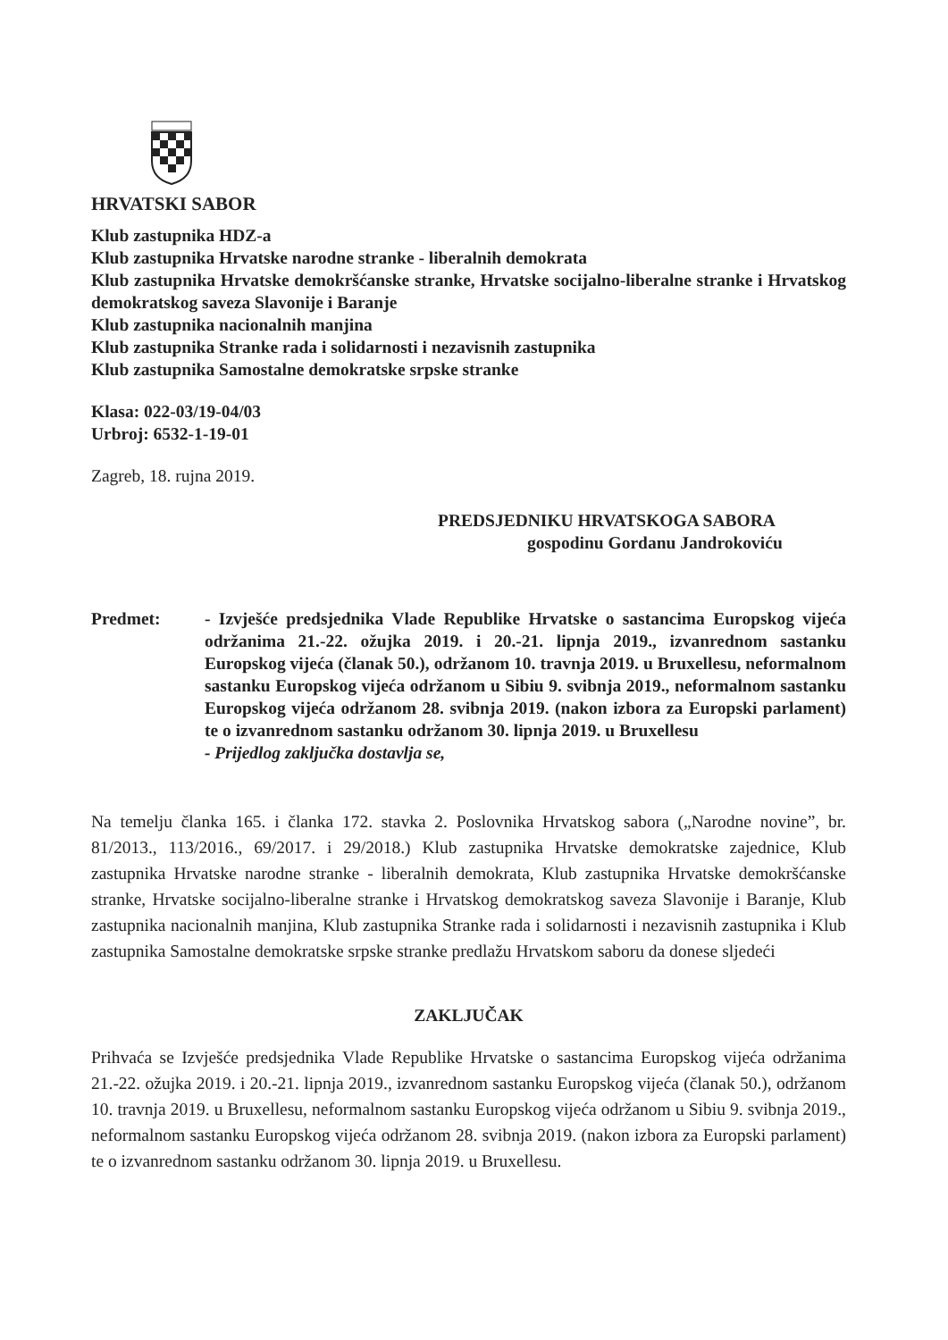HRVATSKI SABOR
Klub zastupnika HDZ-a
Klub zastupnika Hrvatske narodne stranke - liberalnih demokrata
Klub zastupnika Hrvatske demokršćanske stranke, Hrvatske socijalno-liberalne stranke i Hrvatskog demokratskog saveza Slavonije i Baranje
Klub zastupnika nacionalnih manjina
Klub zastupnika Stranke rada i solidarnosti i nezavisnih zastupnika
Klub zastupnika Samostalne demokratske srpske stranke
Klasa: 022-03/19-04/03
Urbroj: 6532-1-19-01
Zagreb, 18. rujna 2019.
PREDSJEDNIKU HRVATSKOGA SABORA
gospodinu Gordanu Jandrokoviću
Predmet: - Izvješće predsjednika Vlade Republike Hrvatske o sastancima Europskog vijeća održanima 21.-22. ožujka 2019. i 20.-21. lipnja 2019., izvanrednom sastanku Europskog vijeća (članak 50.), održanom 10. travnja 2019. u Bruxellesu, neformalnom sastanku Europskog vijeća održanom u Sibiu 9. svibnja 2019., neformalnom sastanku Europskog vijeća održanom 28. svibnja 2019. (nakon izbora za Europski parlament) te o izvanrednom sastanku održanom 30. lipnja 2019. u Bruxellesu
- Prijedlog zaključka dostavlja se,
Na temelju članka 165. i članka 172. stavka 2. Poslovnika Hrvatskog sabora („Narodne novine”, br. 81/2013., 113/2016., 69/2017. i 29/2018.) Klub zastupnika Hrvatske demokratske zajednice, Klub zastupnika Hrvatske narodne stranke - liberalnih demokrata, Klub zastupnika Hrvatske demokršćanske stranke, Hrvatske socijalno-liberalne stranke i Hrvatskog demokratskog saveza Slavonije i Baranje, Klub zastupnika nacionalnih manjina, Klub zastupnika Stranke rada i solidarnosti i nezavisnih zastupnika i Klub zastupnika Samostalne demokratske srpske stranke predlažu Hrvatskom saboru da donese sljedeći
ZAKLJUČAK
Prihvaća se Izvješće predsjednika Vlade Republike Hrvatske o sastancima Europskog vijeća održanima 21.-22. ožujka 2019. i 20.-21. lipnja 2019., izvanrednom sastanku Europskog vijeća (članak 50.), održanom 10. travnja 2019. u Bruxellesu, neformalnom sastanku Europskog vijeća održanom u Sibiu 9. svibnja 2019., neformalnom sastanku Europskog vijeća održanom 28. svibnja 2019. (nakon izbora za Europski parlament) te o izvanrednom sastanku održanom 30. lipnja 2019. u Bruxellesu.